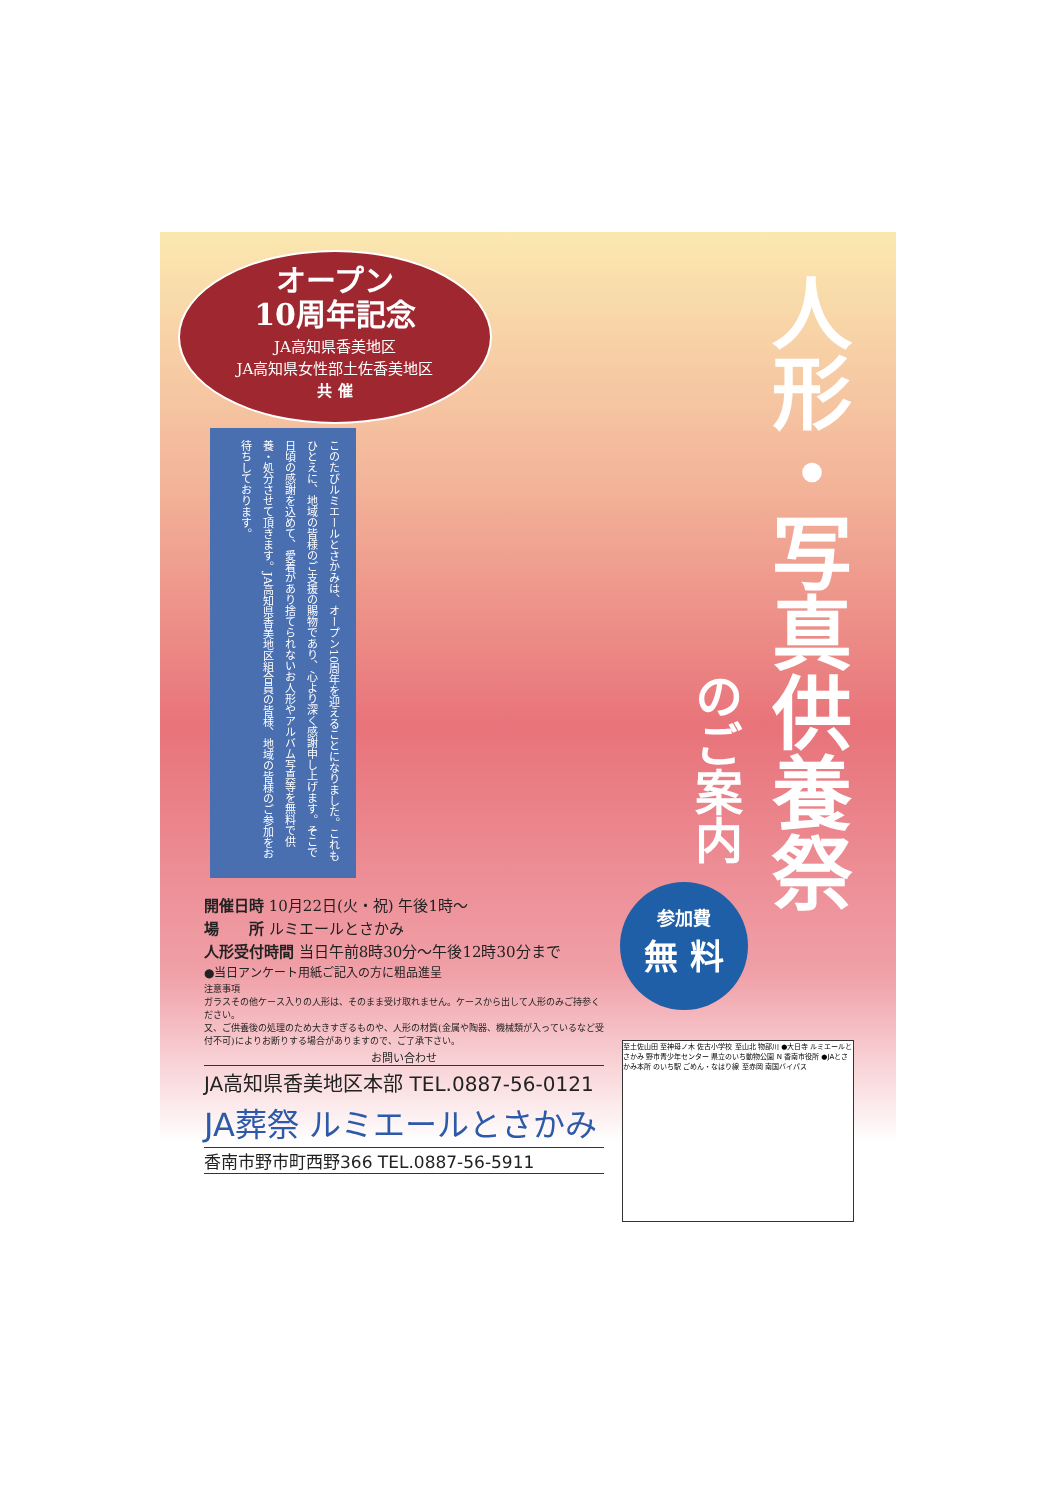オープン
10周年記念
JA高知県香美地区
JA高知県女性部土佐香美地区
共 催
このたびルミエールとさかみは、オープン10周年を迎えることになりました。これもひとえに、地域の皆様のご支援の賜物であり、心より深く感謝申し上げます。そこで日頃の感謝を込めて、愛着があり捨てられないお人形やアルバム写真等を無料で供養・処分させて頂きます。JA高知県香美地区組合員の皆様、地域の皆様のご参加をお待ちしております。
人形・写真供養祭
のご案内
参加費
無 料
開催日時 10月22日(火・祝) 午後1時～
場　　所 ルミエールとさかみ
人形受付時間 当日午前8時30分～午後12時30分まで
●当日アンケート用紙ご記入の方に粗品進呈
注意事項
ガラスその他ケース入りの人形は、そのまま受け取れません。ケースから出して人形のみご持参ください。
又、ご供養後の処理のため大きすぎるものや、人形の材質(金属や陶器、機械類が入っているなど受付不可)によりお断りする場合がありますので、ご了承下さい。
お問い合わせ
JA高知県香美地区本部 TEL.0887-56-0121
JA葬祭 ルミエールとさかみ
香南市野市町西野366 TEL.0887-56-5911
至土佐山田 至神母ノ木 佐古小学校 至山北 物部川 ●大日寺 ルミエールとさかみ 野市青少年センター 県立のいち動物公園 N 香南市役所 ●JAとさかみ本所 のいち駅 ごめん・なはり線 至赤岡 南国バイパス